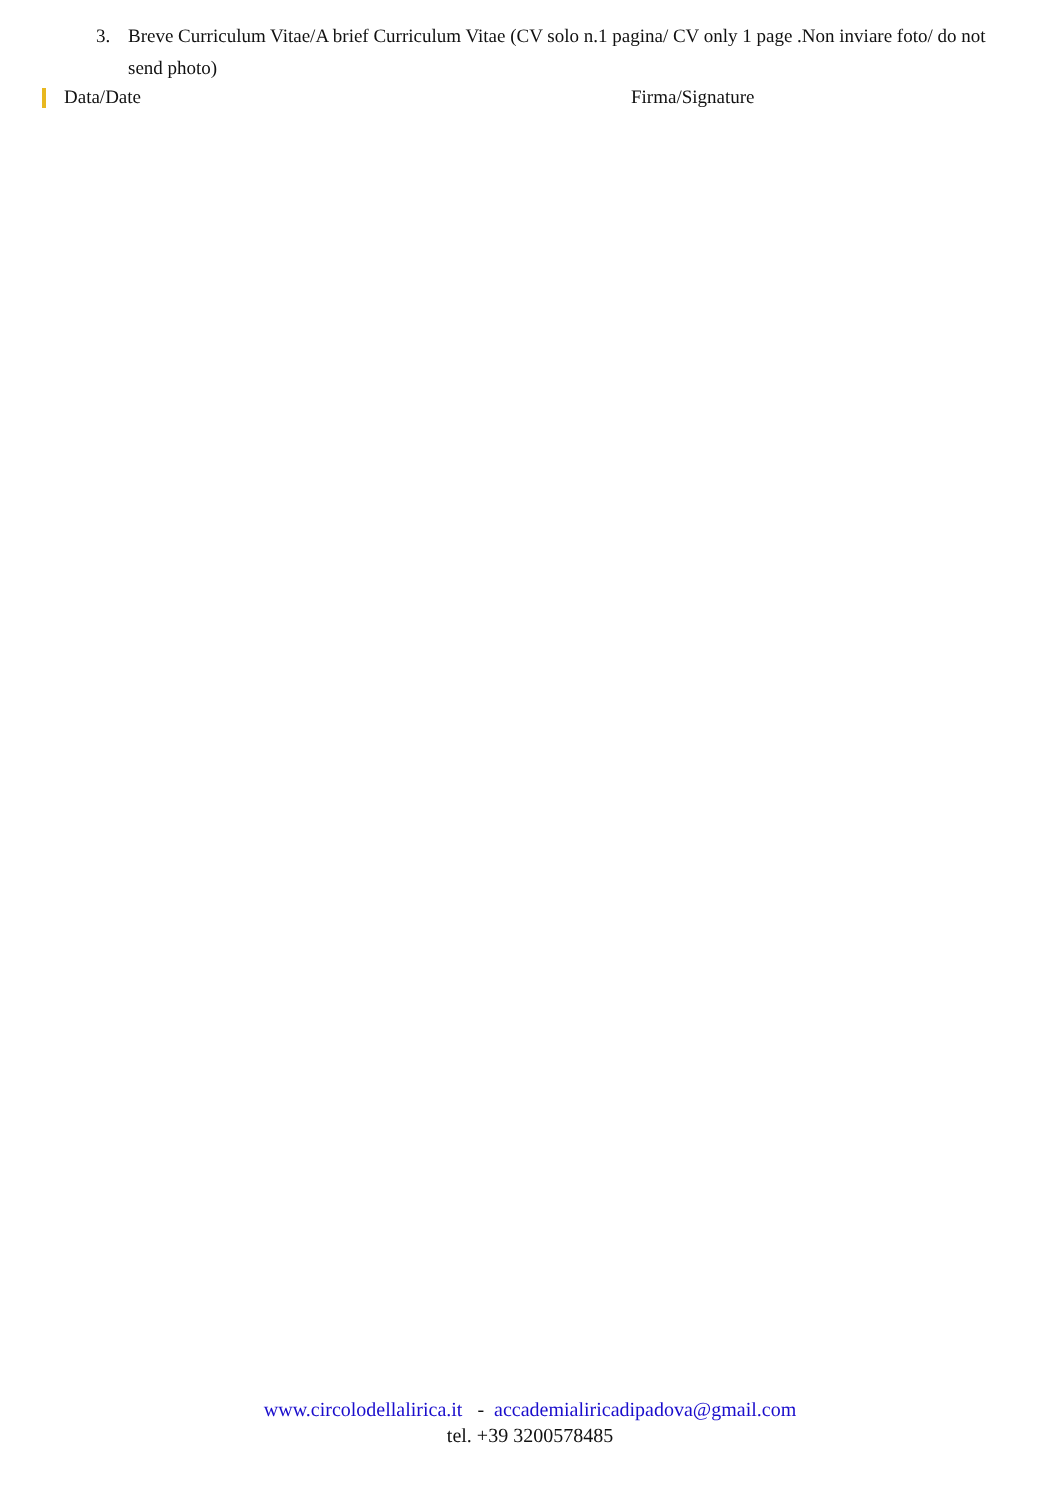3. Breve Curriculum Vitae/A brief Curriculum Vitae (CV solo n.1 pagina/ CV only 1 page .Non inviare foto/ do not send photo)
Data/Date Firma/Signature
www.circolodellalirica.it - accademialiricadipadova@gmail.com
tel. +39 3200578485